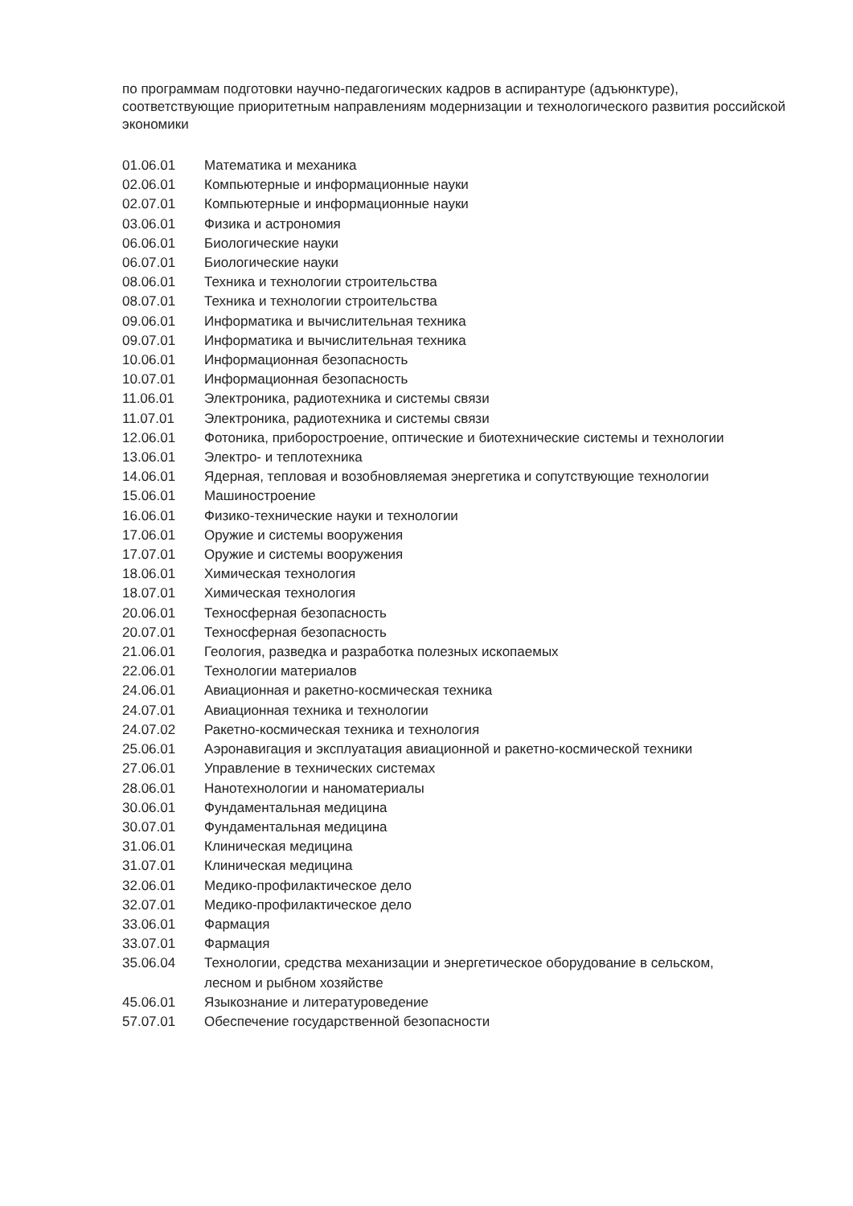по программам подготовки научно-педагогических кадров в аспирантуре (адъюнктуре), соответствующие приоритетным направлениям модернизации и технологического развития российской экономики
| 01.06.01 | Математика и механика |
| 02.06.01 | Компьютерные и информационные науки |
| 02.07.01 | Компьютерные и информационные науки |
| 03.06.01 | Физика и астрономия |
| 06.06.01 | Биологические науки |
| 06.07.01 | Биологические науки |
| 08.06.01 | Техника и технологии строительства |
| 08.07.01 | Техника и технологии строительства |
| 09.06.01 | Информатика и вычислительная техника |
| 09.07.01 | Информатика и вычислительная техника |
| 10.06.01 | Информационная безопасность |
| 10.07.01 | Информационная безопасность |
| 11.06.01 | Электроника, радиотехника и системы связи |
| 11.07.01 | Электроника, радиотехника и системы связи |
| 12.06.01 | Фотоника, приборостроение, оптические и биотехнические системы и технологии |
| 13.06.01 | Электро- и теплотехника |
| 14.06.01 | Ядерная, тепловая и возобновляемая энергетика и сопутствующие технологии |
| 15.06.01 | Машиностроение |
| 16.06.01 | Физико-технические науки и технологии |
| 17.06.01 | Оружие и системы вооружения |
| 17.07.01 | Оружие и системы вооружения |
| 18.06.01 | Химическая технология |
| 18.07.01 | Химическая технология |
| 20.06.01 | Техносферная безопасность |
| 20.07.01 | Техносферная безопасность |
| 21.06.01 | Геология, разведка и разработка полезных ископаемых |
| 22.06.01 | Технологии материалов |
| 24.06.01 | Авиационная и ракетно-космическая техника |
| 24.07.01 | Авиационная техника и технологии |
| 24.07.02 | Ракетно-космическая техника и технология |
| 25.06.01 | Аэронавигация и эксплуатация авиационной и ракетно-космической техники |
| 27.06.01 | Управление в технических системах |
| 28.06.01 | Нанотехнологии и наноматериалы |
| 30.06.01 | Фундаментальная медицина |
| 30.07.01 | Фундаментальная медицина |
| 31.06.01 | Клиническая медицина |
| 31.07.01 | Клиническая медицина |
| 32.06.01 | Медико-профилактическое дело |
| 32.07.01 | Медико-профилактическое дело |
| 33.06.01 | Фармация |
| 33.07.01 | Фармация |
| 35.06.04 | Технологии, средства механизации и энергетическое оборудование в сельском, лесном и рыбном хозяйстве |
| 45.06.01 | Языкознание и литературоведение |
| 57.07.01 | Обеспечение государственной безопасности |